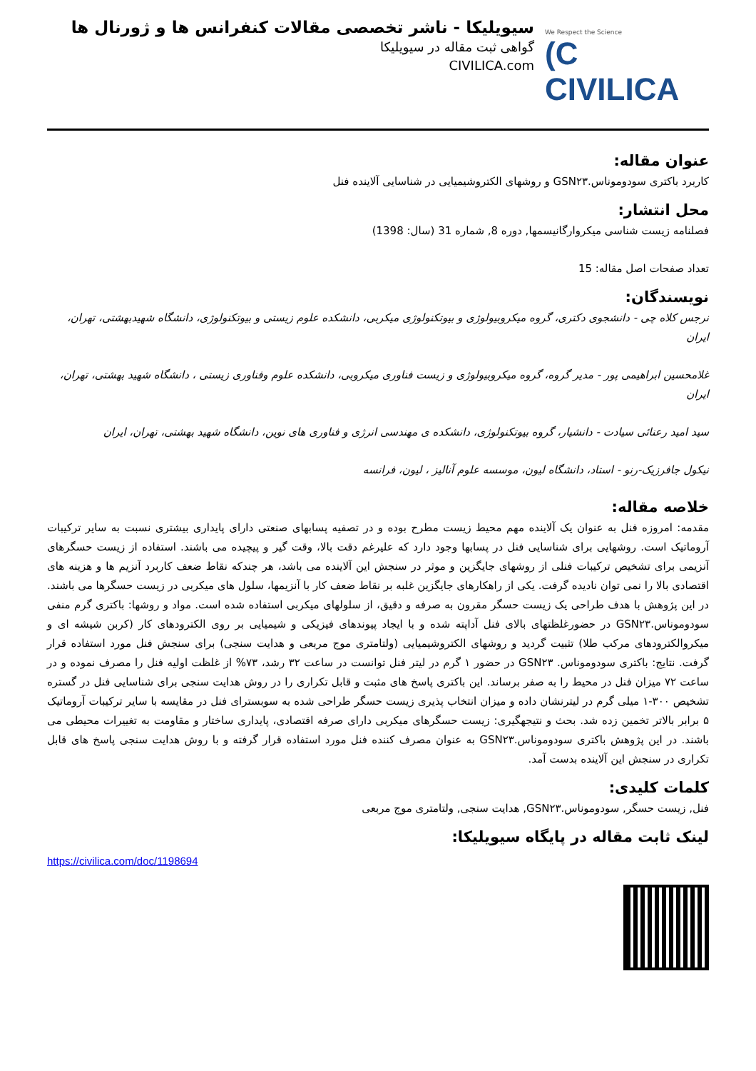We Respect the Science
(C CIVILICA
سیویلیکا - ناشر تخصصی مقالات کنفرانس ها و ژورنال ها
گواهی ثبت مقاله در سیویلیکا
CIVILICA.com
عنوان مقاله:
کاربرد باکتری سودوموناس.GSN۲۳ و روشهای الکتروشیمیایی در شناسایی آلاینده فنل
محل انتشار:
فصلنامه زیست شناسی میکروارگانیسمها, دوره 8, شماره 31 (سال: 1398)
تعداد صفحات اصل مقاله: 15
نویسندگان:
نرجس کلاه چی - دانشجوی دکتری، گروه میکروبیولوژی و بیوتکنولوژی میکربی، دانشکده علوم زیستی و بیوتکنولوژی، دانشگاه شهیدبهشتی، تهران، ایران
غلامحسین ابراهیمی پور - مدیر گروه، گروه میکروبیولوژی و زیست فناوری میکروبی، دانشکده علوم وفناوری زیستی ، دانشگاه شهید بهشتی، تهران، ایران
سید امید رعنائی سیادت - دانشیار، گروه بیوتکنولوژی، دانشکده ی مهندسی انرژی و فناوری های نوین، دانشگاه شهید بهشتی، تهران، ایران
نیکول جافرزیک-رنو - استاد، دانشگاه لیون، موسسه علوم آنالیز ، لیون، فرانسه
خلاصه مقاله:
مقدمه: امروزه فنل به عنوان یک آلاینده مهم محیط زیست مطرح بوده و در تصفیه پسابهای صنعتی دارای پایداری بیشتری نسبت به سایر ترکیبات آروماتیک است. روشهایی برای شناسایی فنل در پسابها وجود دارد که علیرغم دقت بالا، وقت گیر و پیچیده می باشند. استفاده از زیست حسگرهای آنزیمی برای تشخیص ترکیبات فنلی از روشهای جایگزین و موثر در سنجش این آلاینده می باشد، هر چندکه نقاط ضعف کاربرد آنزیم ها و هزینه های اقتصادی بالا را نمی توان نادیده گرفت. یکی از راهکارهای جایگزین غلبه بر نقاط ضعف کار با آنزیمها، سلول های میکربی در زیست حسگرها می باشند. در این پژوهش با هدف طراحی یک زیست حسگر مقرون به صرفه و دقیق، از سلولهای میکربی استفاده شده است. مواد و روشها: باکتری گرم منفی سودوموناس.GSN۲۳ در حضورغلظتهای بالای فنل آداپته شده و با ایجاد پیوندهای فیزیکی و شیمیایی بر روی الکترودهای کار (کربن شیشه ای و میکروالکترودهای مرکب طلا) تثبیت گردید و روشهای الکتروشیمیایی (ولتامتری موج مربعی و هدایت سنجی) برای سنجش فنل مورد استفاده قرار گرفت. نتایج: باکتری سودوموناس. GSN۲۳ در حضور ۱ گرم در لیتر فنل توانست در ساعت ۳۲ رشد، ۷۳% از غلظت اولیه فنل را مصرف نموده و در ساعت ۷۲ میزان فنل در محیط را به صفر برساند. این باکتری پاسخ های مثبت و قابل تکراری را در روش هدایت سنجی برای شناسایی فنل در گستره تشخیص ۳۰۰-۱ میلی گرم در لیترنشان داده و میزان انتخاب پذیری زیست حسگر طراحی شده به سوبسترای فنل در مقایسه با سایر ترکیبات آروماتیک ۵ برابر بالاتر تخمین زده شد. بحث و نتیجهگیری: زیست حسگرهای میکربی دارای صرفه اقتصادی، پایداری ساختار و مقاومت به تغییرات محیطی می باشند. در این پژوهش باکتری سودوموناس.GSN۲۳ به عنوان مصرف کننده فنل مورد استفاده قرار گرفته و با روش هدایت سنجی پاسخ های قابل تکراری در سنجش این آلاینده بدست آمد.
کلمات کلیدی:
فنل, زیست حسگر, سودوموناس.GSN۲۳, هدایت سنجی, ولتامتری موج مربعی
لینک ثابت مقاله در پایگاه سیویلیکا:
https://civilica.com/doc/1198694